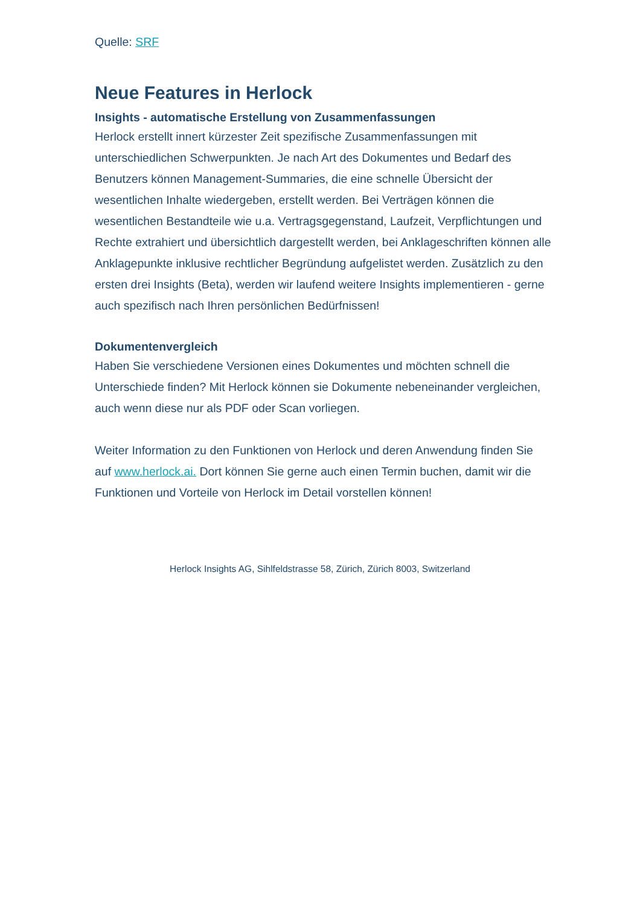Quelle: SRF
Neue Features in Herlock
Insights - automatische Erstellung von Zusammenfassungen
Herlock erstellt innert kürzester Zeit spezifische Zusammenfassungen mit unterschiedlichen Schwerpunkten. Je nach Art des Dokumentes und Bedarf des Benutzers können Management-Summaries, die eine schnelle Übersicht der wesentlichen Inhalte wiedergeben, erstellt werden. Bei Verträgen können die wesentlichen Bestandteile wie u.a. Vertragsgegenstand, Laufzeit, Verpflichtungen und Rechte extrahiert und übersichtlich dargestellt werden, bei Anklageschriften können alle Anklagepunkte inklusive rechtlicher Begründung aufgelistet werden. Zusätzlich zu den ersten drei Insights (Beta), werden wir laufend weitere Insights implementieren - gerne auch spezifisch nach Ihren persönlichen Bedürfnissen!
Dokumentenvergleich
Haben Sie verschiedene Versionen eines Dokumentes und möchten schnell die Unterschiede finden? Mit Herlock können sie Dokumente nebeneinander vergleichen, auch wenn diese nur als PDF oder Scan vorliegen.
Weiter Information zu den Funktionen von Herlock und deren Anwendung finden Sie auf www.herlock.ai. Dort können Sie gerne auch einen Termin buchen, damit wir die Funktionen und Vorteile von Herlock im Detail vorstellen können!
Herlock Insights AG, Sihlfeldstrasse 58, Zürich, Zürich 8003, Switzerland